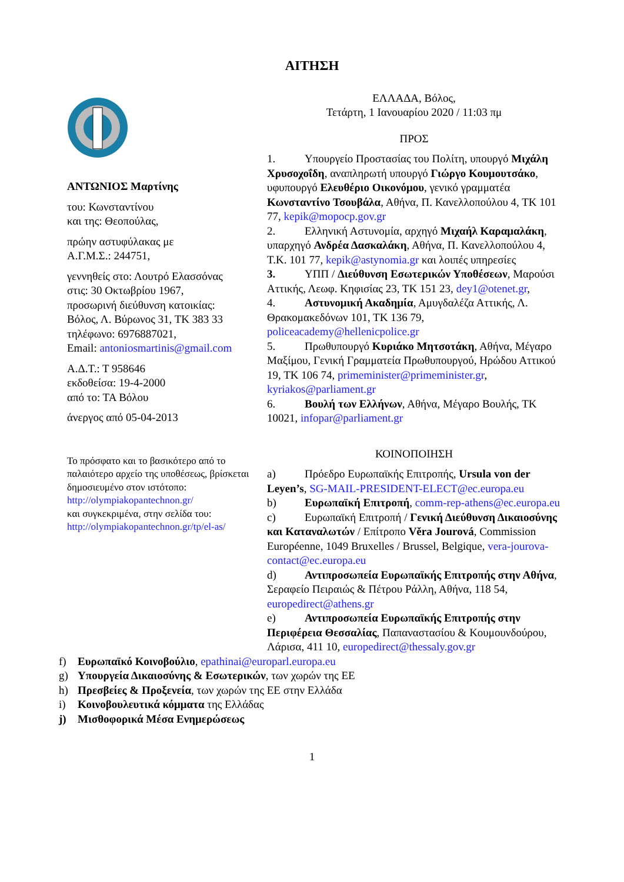ΑΙΤΗΣΗ
ΑΝΤΩΝΙΟΣ Μαρτίνης
του: Κωνσταντίνου
και της: Θεοπούλας,
πρώην αστυφύλακας με
Α.Γ.Μ.Σ.: 244751,
γεννηθείς στο: Λουτρό Ελασσόνας
στις: 30 Οκτωβρίου 1967,
προσωρινή διεύθυνση κατοικίας:
Βόλος, Λ. Βύρωνος 31, ΤΚ 383 33
τηλέφωνο: 6976887021,
Email: antoniosmartinis@gmail.com
Α.Δ.Τ.: Τ 958646
εκδοθείσα: 19-4-2000
από το: ΤΑ Βόλου
άνεργος από 05-04-2013
Το πρόσφατο και το βασικότερο από το παλαιότερο αρχείο της υποθέσεως, βρίσκεται δημοσιευμένο στον ιστότοπο: http://olympiakopantechnon.gr/
και συγκεκριμένα, στην σελίδα του:
http://olympiakopantechnon.gr/tp/el-as/
ΕΛΛΑΔΑ, Βόλος,
Τετάρτη, 1 Ιανουαρίου 2020 / 11:03 πμ
ΠΡΟΣ
1. Υπουργείο Προστασίας του Πολίτη, υπουργό Μιχάλη Χρυσοχοΐδη, αναπληρωτή υπουργό Γιώργο Κουμουτσάκο, υφυπουργό Ελευθέριο Οικονόμου, γενικό γραμματέα Κωνσταντίνο Τσουβάλα, Αθήνα, Π. Κανελλοπούλου 4, ΤΚ 101 77, kepik@mopocp.gov.gr
2. Ελληνική Αστυνομία, αρχηγό Μιχαήλ Καραμαλάκη, υπαρχηγό Ανδρέα Δασκαλάκη, Αθήνα, Π. Κανελλοπούλου 4, Τ.Κ. 101 77, kepik@astynomia.gr και λοιπές υπηρεσίες
3. ΥΠΠ / Διεύθυνση Εσωτερικών Υποθέσεων, Μαρούσι Αττικής, Λεωφ. Κηφισίας 23, ΤΚ 151 23, dey1@otenet.gr,
4. Αστυνομική Ακαδημία, Αμυγδαλέζα Αττικής, Λ. Θρακομακεδόνων 101, ΤΚ 136 79, policeacademy@hellenicpolice.gr
5. Πρωθυπουργό Κυριάκο Μητσοτάκη, Αθήνα, Μέγαρο Μαξίμου, Γενική Γραμματεία Πρωθυπουργού, Ηρώδου Αττικού 19, ΤΚ 106 74, primeminister@primeminister.gr, kyriakos@parliament.gr
6. Βουλή των Ελλήνων, Αθήνα, Μέγαρο Βουλής, ΤΚ 10021, infopar@parliament.gr
ΚΟΙΝΟΠΟΙΗΣΗ
a) Πρόεδρο Ευρωπαϊκής Επιτροπής, Ursula von der Leyen’s, SG-MAIL-PRESIDENT-ELECT@ec.europa.eu
b) Ευρωπαϊκή Επιτροπή, comm-rep-athens@ec.europa.eu
c) Ευρωπαϊκή Επιτροπή / Γενική Διεύθυνση Δικαιοσύνης και Καταναλωτών / Επίτροπο Věra Jourová, Commission Européenne, 1049 Bruxelles / Brussel, Belgique, vera-jourova-contact@ec.europa.eu
d) Αντιπροσωπεία Ευρωπαϊκής Επιτροπής στην Αθήνα, Σεραφείο Πειραιώς & Πέτρου Ράλλη, Αθήνα, 118 54, europedirect@athens.gr
e) Αντιπροσωπεία Ευρωπαϊκής Επιτροπής στην Περιφέρεια Θεσσαλίας, Παπαναστασίου & Κουμουνδούρου, Λάρισα, 411 10, europedirect@thessaly.gov.gr
f) Ευρωπαϊκό Κοινοβούλιο, epathinai@europarl.europa.eu
g) Υπουργεία Δικαιοσύνης & Εσωτερικών, των χωρών της ΕΕ
h) Πρεσβείες & Προξενεία, των χωρών της ΕΕ στην Ελλάδα
i) Κοινοβουλευτικά κόμματα της Ελλάδας
j) Μισθοφορικά Μέσα Ενημερώσεως
1